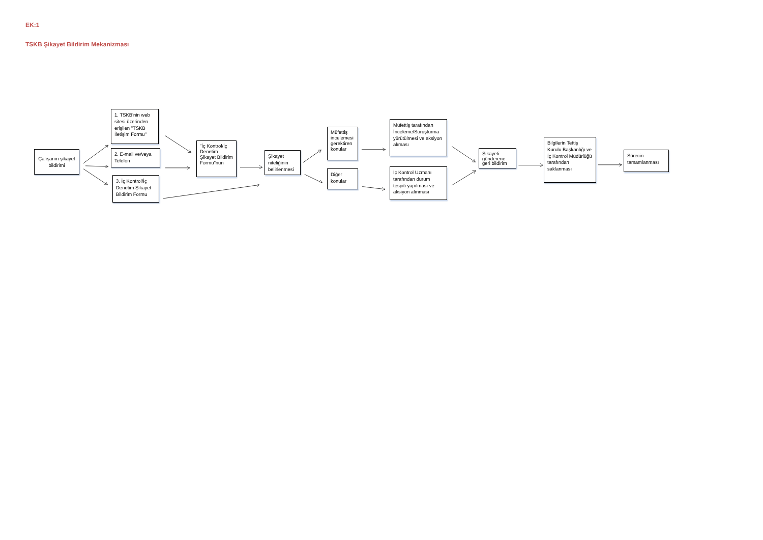EK:1
TSKB Şikayet Bildirim Mekanizması
Çalışanın şikayet bildirimi
1. TSKB'nin web sitesi üzerinden erişilen "TSKB İletişim Formu"
2. E-mail ve/veya Telefon
3. İç Kontrol/İç Denetim Şikayet Bildirim Formu
"İç Kontrol/İç Denetim Şikayet Bildirim Formu"nun
Şikayet niteliğinin belirlenmesi
Müfettiş incelemesi gerektiren konular
Diğer konular
Müfettiş tarafından İnceleme/Soruşturma yürütülmesi ve aksiyon alıması
İç Kontrol Uzmanı tarafından durum tespiti yapılması ve aksiyon alınması
Şikayeti gönderene geri bildirim
Bilgilerin Teftiş Kurulu Başkanlığı ve İç Kontrol Müdürlüğü tarafından saklanması
Sürecin tamamlanması